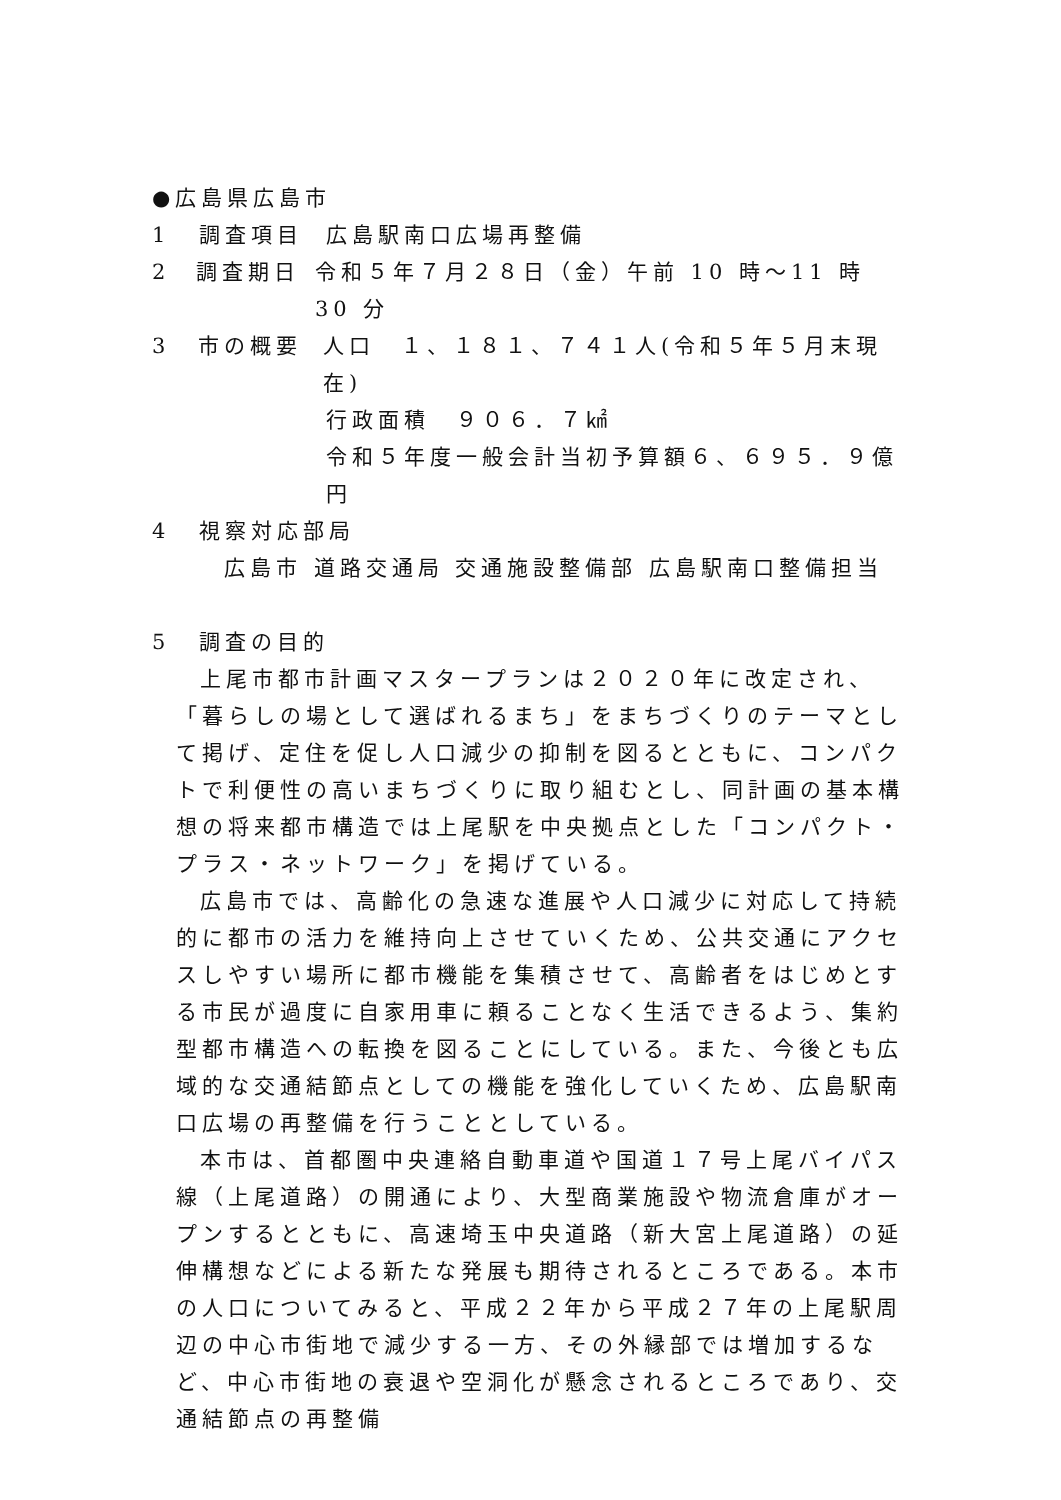●広島県広島市
1 調査項目 広島駅南口広場再整備
2 調査期日 令和５年７月２８日（金）午前 10 時～11 時 30 分
3 市の概要 人口　１、１８１、７４１人(令和５年５月末現在)
行政面積　９０６．７㎢
令和５年度一般会計当初予算額６、６９５．９億円
4 視察対応部局
広島市 道路交通局 交通施設整備部 広島駅南口整備担当
5 調査の目的
上尾市都市計画マスタープランは２０２０年に改定され、「暮らしの場として選ばれるまち」をまちづくりのテーマとして掲げ、定住を促し人口減少の抑制を図るとともに、コンパクトで利便性の高いまちづくりに取り組むとし、同計画の基本構想の将来都市構造では上尾駅を中央拠点とした「コンパクト・プラス・ネットワーク」を掲げている。
広島市では、高齢化の急速な進展や人口減少に対応して持続的に都市の活力を維持向上させていくため、公共交通にアクセスしやすい場所に都市機能を集積させて、高齢者をはじめとする市民が過度に自家用車に頼ることなく生活できるよう、集約型都市構造への転換を図ることにしている。また、今後とも広域的な交通結節点としての機能を強化していくため、広島駅南口広場の再整備を行うこととしている。
本市は、首都圏中央連絡自動車道や国道１７号上尾バイパス線（上尾道路）の開通により、大型商業施設や物流倉庫がオープンするとともに、高速埼玉中央道路（新大宮上尾道路）の延伸構想などによる新たな発展も期待されるところである。本市の人口についてみると、平成２２年から平成２７年の上尾駅周辺の中心市街地で減少する一方、その外縁部では増加するなど、中心市街地の衰退や空洞化が懸念されるところであり、交通結節点の再整備